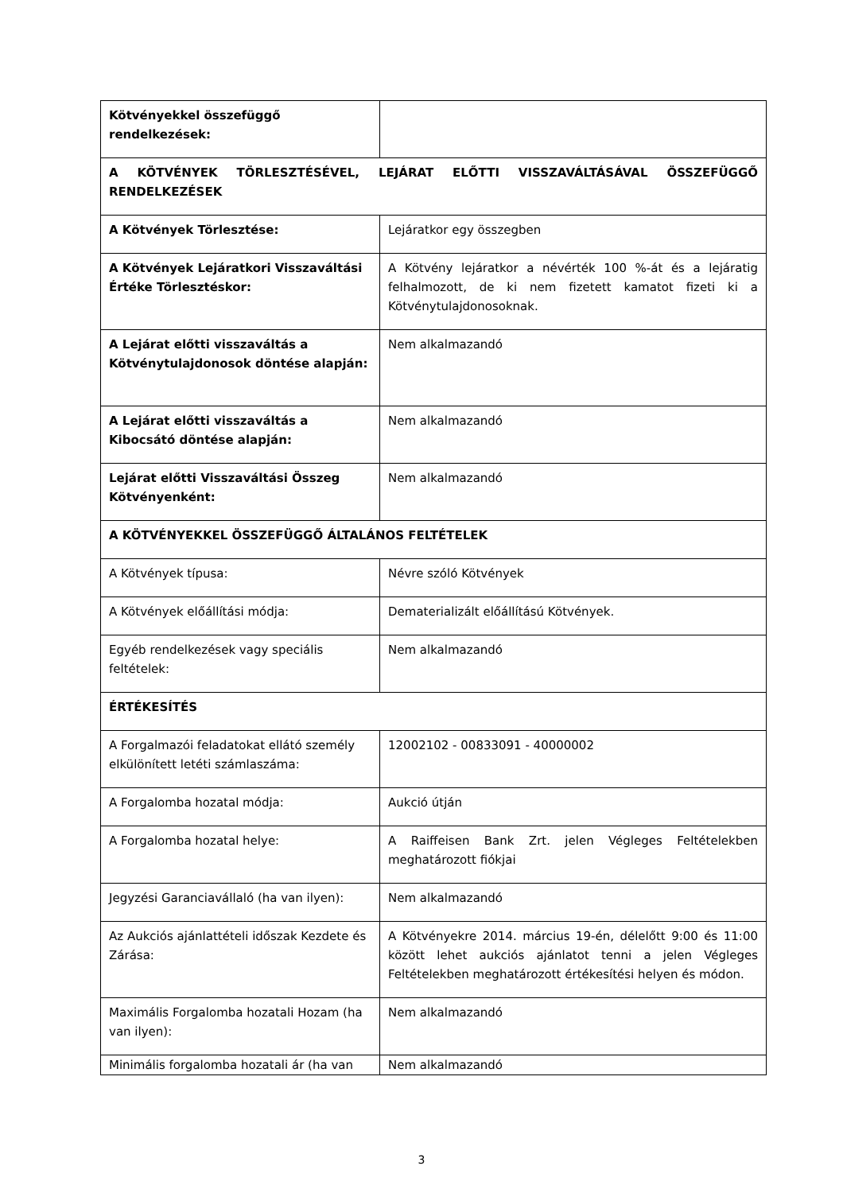| Kötvényekkel összefüggő rendelkezések: | |
| A KÖTVÉNYEK TÖRLESZTÉSÉVEL, LEJÁRAT ELŐTTI VISSZAVÁLTÁSÁVAL ÖSSZEFÜGGŐ RENDELKEZÉSEK | |
| A Kötvények Törlesztése: | Lejáratkor egy összegben |
| A Kötvények Lejáratkori Visszaváltási Értéke Törlesztéskor: | A Kötvény lejáratkor a névérték 100 %-át és a lejáratig felhalmozott, de ki nem fizetett kamatot fizeti ki a Kötvénytulajdonosoknak. |
| A Lejárat előtti visszaváltás a Kötvénytulajdonosok döntése alapján: | Nem alkalmazandó |
| A Lejárat előtti visszaváltás a Kibocsátó döntése alapján: | Nem alkalmazandó |
| Lejárat előtti Visszaváltási Összeg Kötvényenként: | Nem alkalmazandó |
| A KÖTVÉNYEKKEL ÖSSZEFÜGGŐ ÁLTALÁNOS FELTÉTELEK | |
| A Kötvények típusa: | Névre szóló Kötvények |
| A Kötvények előállítási módja: | Dematerializált előállítású Kötvények. |
| Egyéb rendelkezések vagy speciális feltételek: | Nem alkalmazandó |
| ÉRTÉKESÍTÉS | |
| A Forgalmazói feladatokat ellátó személy elkülönített letéti számlaszáma: | 12002102 - 00833091 - 40000002 |
| A Forgalomba hozatal módja: | Aukció útján |
| A Forgalomba hozatal helye: | A Raiffeisen Bank Zrt. jelen Végleges Feltételekben meghatározott fiókjai |
| Jegyzési Garanciavállaló (ha van ilyen): | Nem alkalmazandó |
| Az Aukciós ajánlattételi időszak Kezdete és Zárása: | A Kötvényekre 2014. március 19-én, délelőtt 9:00 és 11:00 között lehet aukciós ajánlatot tenni a jelen Végleges Feltételekben meghatározott értékesítési helyen és módon. |
| Maximális Forgalomba hozatali Hozam (ha van ilyen): | Nem alkalmazandó |
| Minimális forgalomba hozatali ár (ha van | Nem alkalmazandó |
3